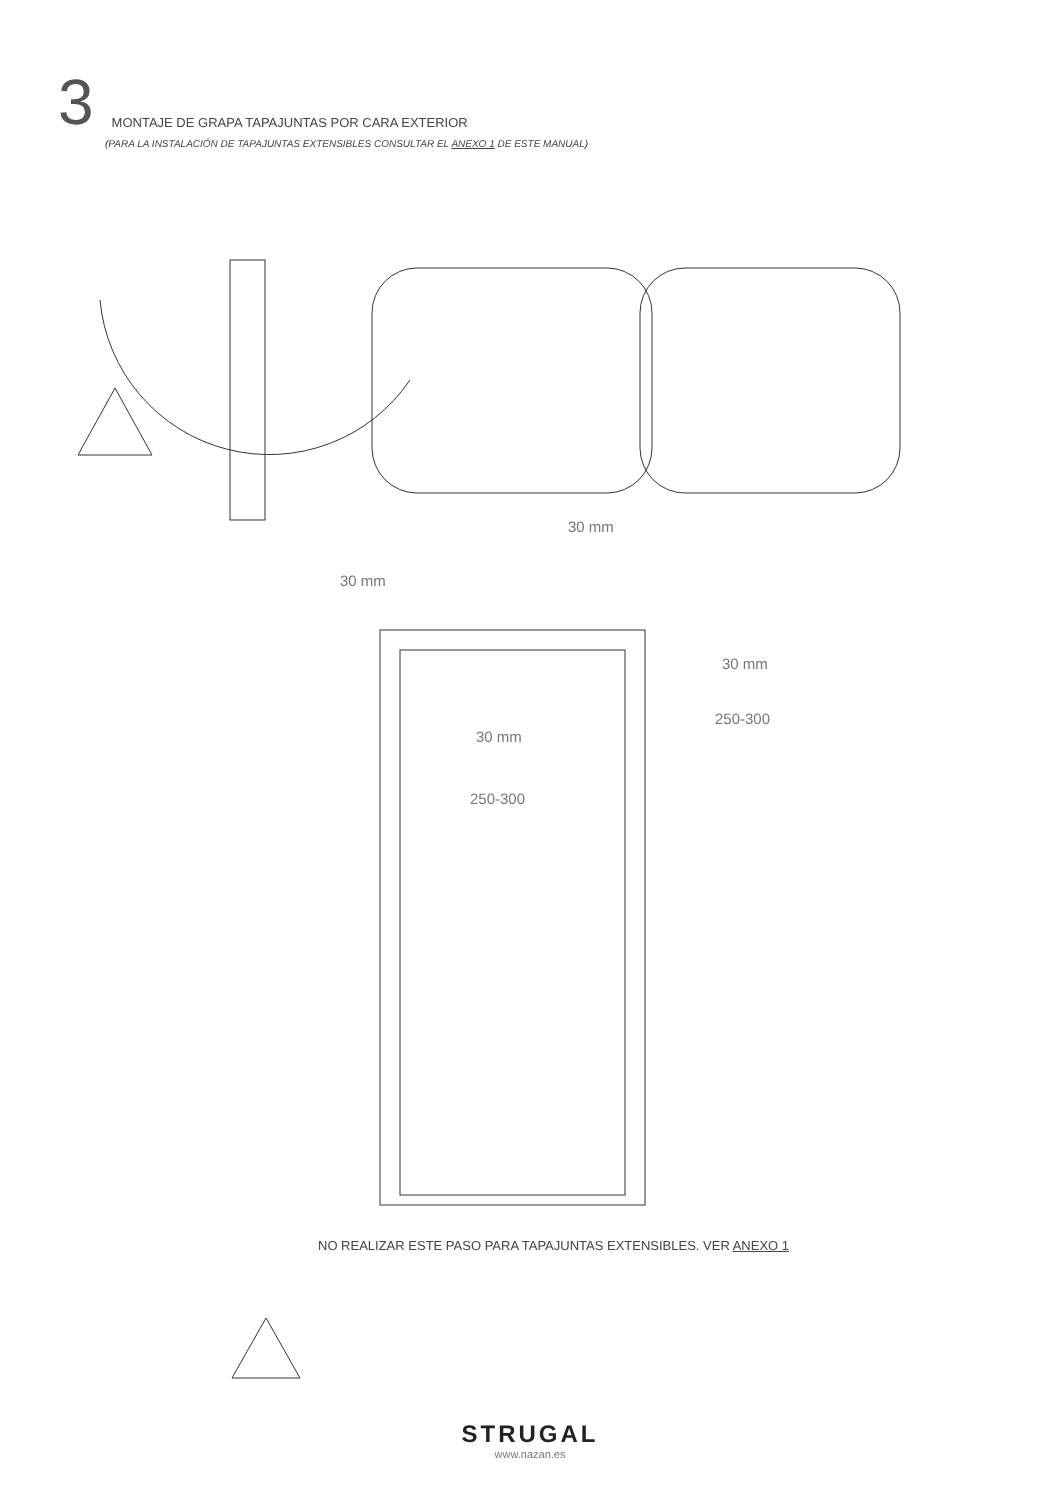3 MONTAJE DE GRAPA TAPAJUNTAS POR CARA EXTERIOR
(PARA LA INSTALACIÓN DE TAPAJUNTAS EXTENSIBLES CONSULTAR EL ANEXO 1 DE ESTE MANUAL)
30 mm
30 mm
30 mm
30 mm
250-300
250-300
NO REALIZAR ESTE PASO PARA TAPAJUNTAS EXTENSIBLES. VER ANEXO 1
STRUGAL
www.nazan.es